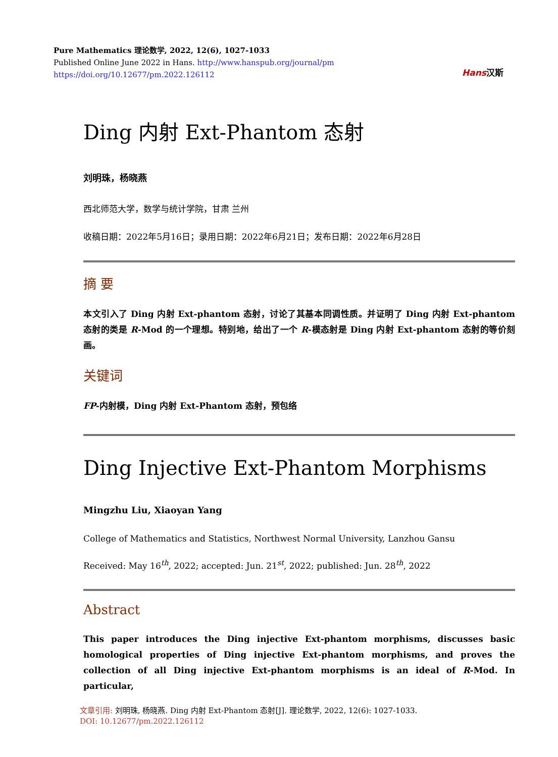Pure Mathematics 理论数学, 2022, 12(6), 1027-1033
Published Online June 2022 in Hans. http://www.hanspub.org/journal/pm
https://doi.org/10.12677/pm.2022.126112
Hans汉斯
Ding 内射 Ext-Phantom 态射
刘明珠，杨晓燕
西北师范大学，数学与统计学院，甘肃 兰州
收稿日期：2022年5月16日；录用日期：2022年6月21日；发布日期：2022年6月28日
摘 要
本文引入了 Ding 内射 Ext-phantom 态射，讨论了其基本同调性质。并证明了 Ding 内射 Ext-phantom 态射的类是 R-Mod 的一个理想。特别地，给出了一个 R-模态射是 Ding 内射 Ext-phantom 态射的等价刻画。
关键词
FP-内射模，Ding 内射 Ext-Phantom 态射，预包络
Ding Injective Ext-Phantom Morphisms
Mingzhu Liu, Xiaoyan Yang
College of Mathematics and Statistics, Northwest Normal University, Lanzhou Gansu
Received: May 16<sup>th</sup>, 2022; accepted: Jun. 21<sup>st</sup>, 2022; published: Jun. 28<sup>th</sup>, 2022
Abstract
This paper introduces the Ding injective Ext-phantom morphisms, discusses basic homological properties of Ding injective Ext-phantom morphisms, and proves the collection of all Ding injective Ext-phantom morphisms is an ideal of R-Mod. In particular,
文章引用: 刘明珠, 杨晓燕. Ding 内射 Ext-Phantom 态射[J]. 理论数学, 2022, 12(6): 1027-1033.
DOI: 10.12677/pm.2022.126112